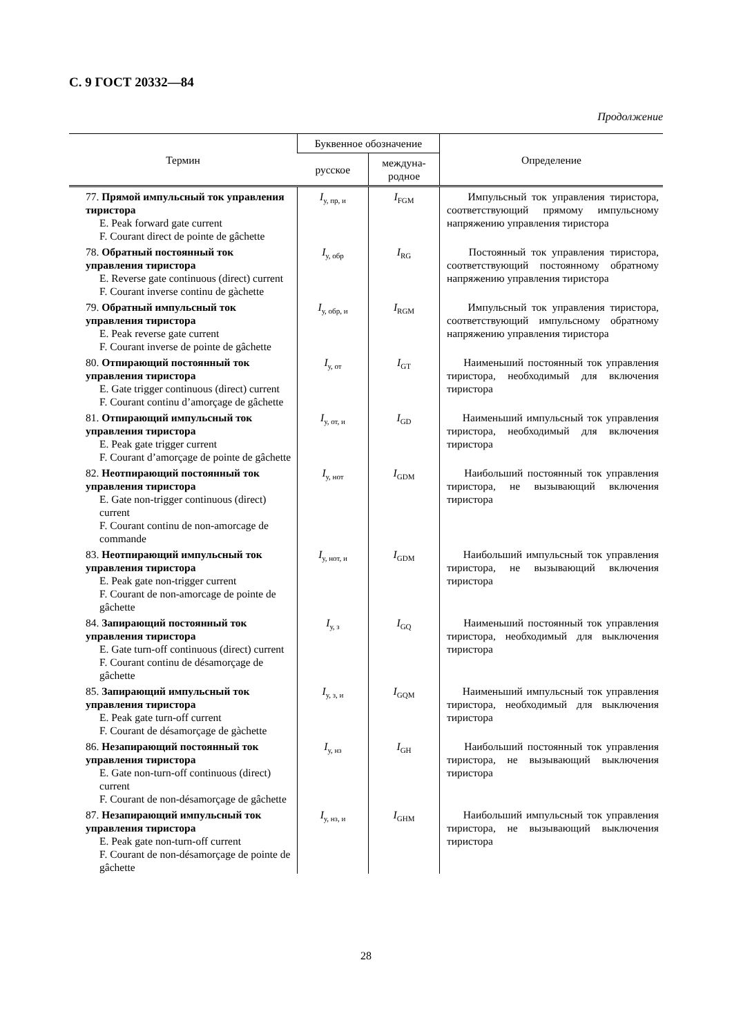С. 9 ГОСТ 20332—84
Продолжение
| Термин | Буквенное обозначение | | Определение |
| --- | --- | --- | --- |
| | русское | междуна- родное | |
| 77. Прямой импульсный ток управления тиристора E. Peak forward gate current F. Courant direct de pointe de gâchette | I<sub>у, пр, и</sub> | I<sub>FGM</sub> | Импульсный ток управления тиристора, соответствующий прямому импульсному напряжению управления тиристора |
| 78. Обратный постоянный ток управления тиристора E. Reverse gate continuous (direct) current F. Courant inverse continu de gàchette | I<sub>у, обр</sub> | I<sub>RG</sub> | Постоянный ток управления тиристора, соответствующий постоянному обратному напряжению управления тиристора |
| 79. Обратный импульсный ток управления тиристора E. Peak reverse gate current F. Courant inverse de pointe de gâchette | I<sub>у, обр, и</sub> | I<sub>RGM</sub> | Импульсный ток управления тиристора, соответствующий импульсному обратному напряжению управления тиристора |
| 80. Отпирающий постоянный ток управления тиристора E. Gate trigger continuous (direct) current F. Courant continu d’amorçage de gâchette | I<sub>у, от</sub> | I<sub>GT</sub> | Наименьший постоянный ток управления тиристора, необходимый для включения тиристора |
| 81. Отпирающий импульсный ток управления тиристора E. Peak gate trigger current F. Courant d’amorçage de pointe de gâchette | I<sub>у, от, и</sub> | I<sub>GD</sub> | Наименьший импульсный ток управления тиристора, необходимый для включения тиристора |
| 82. Неотпирающий постоянный ток управления тиристора E. Gate non-trigger continuous (direct) current F. Courant continu de non-amorcage de commande | I<sub>у, нот</sub> | I<sub>GDM</sub> | Наибольший постоянный ток управления тиристора, не вызывающий включения тиристора |
| 83. Неотпирающий импульсный ток управления тиристора E. Peak gate non-trigger current F. Courant de non-amorcage de pointe de gâchette | I<sub>у, нот, и</sub> | I<sub>GDM</sub> | Наибольший импульсный ток управления тиристора, не вызывающий включения тиристора |
| 84. Запирающий постоянный ток управления тиристора E. Gate turn-off continuous (direct) current F. Courant continu de désamorçage de gâchette | I<sub>у, з</sub> | I<sub>GQ</sub> | Наименьший постоянный ток управления тиристора, необходимый для выключения тиристора |
| 85. Запирающий импульсный ток управления тиристора E. Peak gate turn-off current F. Courant de désamorçage de gàchette | I<sub>у, з, и</sub> | I<sub>GQM</sub> | Наименьший импульсный ток управления тиристора, необходимый для выключения тиристора |
| 86. Незапирающий постоянный ток управления тиристора E. Gate non-turn-off continuous (direct) current F. Courant de non-désamorçage de gâchette | I<sub>у, нз</sub> | I<sub>GH</sub> | Наибольший постоянный ток управления тиристора, не вызывающий выключения тиристора |
| 87. Незапирающий импульсный ток управления тиристора E. Peak gate non-turn-off current F. Courant de non-désamorçage de pointe de gâchette | I<sub>у, нз, и</sub> | I<sub>GHM</sub> | Наибольший импульсный ток управления тиристора, не вызывающий выключения тиристора |
28